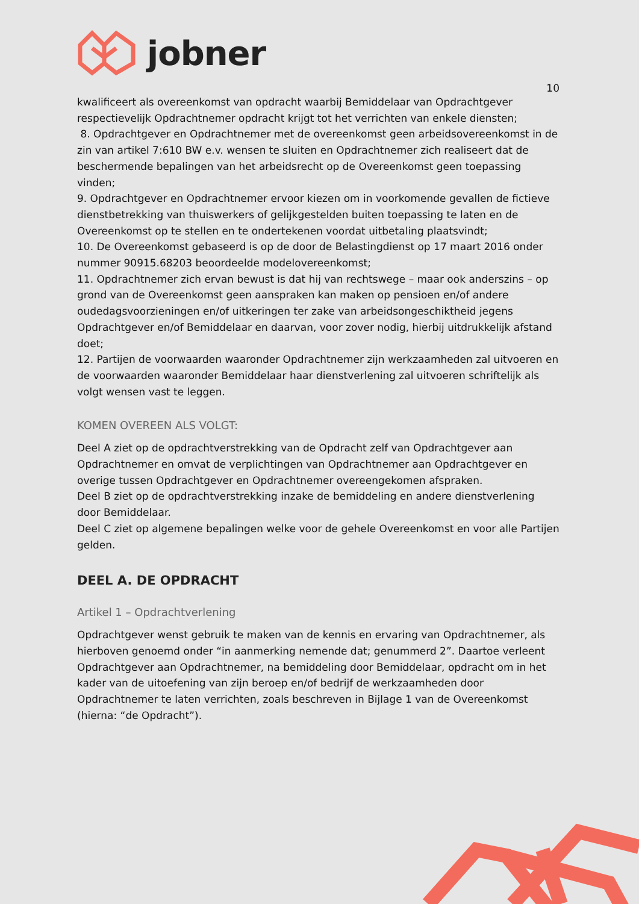jobner
10
kwalificeert als overeenkomst van opdracht waarbij Bemiddelaar van Opdrachtgever respectievelijk Opdrachtnemer opdracht krijgt tot het verrichten van enkele diensten;
8. Opdrachtgever en Opdrachtnemer met de overeenkomst geen arbeidsovereenkomst in de zin van artikel 7:610 BW e.v. wensen te sluiten en Opdrachtnemer zich realiseert dat de beschermende bepalingen van het arbeidsrecht op de Overeenkomst geen toepassing vinden;
9. Opdrachtgever en Opdrachtnemer ervoor kiezen om in voorkomende gevallen de fictieve dienstbetrekking van thuiswerkers of gelijkgestelden buiten toepassing te laten en de Overeenkomst op te stellen en te ondertekenen voordat uitbetaling plaatsvindt;
10. De Overeenkomst gebaseerd is op de door de Belastingdienst op 17 maart 2016 onder nummer 90915.68203 beoordeelde modelovereenkomst;
11. Opdrachtnemer zich ervan bewust is dat hij van rechtswege – maar ook anderszins – op grond van de Overeenkomst geen aanspraken kan maken op pensioen en/of andere oudedagsvoorzieningen en/of uitkeringen ter zake van arbeidsongeschiktheid jegens Opdrachtgever en/of Bemiddelaar en daarvan, voor zover nodig, hierbij uitdrukkelijk afstand doet;
12. Partijen de voorwaarden waaronder Opdrachtnemer zijn werkzaamheden zal uitvoeren en de voorwaarden waaronder Bemiddelaar haar dienstverlening zal uitvoeren schriftelijk als volgt wensen vast te leggen.
KOMEN OVEREEN ALS VOLGT:
Deel A ziet op de opdrachtverstrekking van de Opdracht zelf van Opdrachtgever aan Opdrachtnemer en omvat de verplichtingen van Opdrachtnemer aan Opdrachtgever en overige tussen Opdrachtgever en Opdrachtnemer overeengekomen afspraken.
Deel B ziet op de opdrachtverstrekking inzake de bemiddeling en andere dienstverlening door Bemiddelaar.
Deel C ziet op algemene bepalingen welke voor de gehele Overeenkomst en voor alle Partijen gelden.
DEEL A. DE OPDRACHT
Artikel 1 – Opdrachtverlening
Opdrachtgever wenst gebruik te maken van de kennis en ervaring van Opdrachtnemer, als hierboven genoemd onder “in aanmerking nemende dat; genummerd 2”. Daartoe verleent Opdrachtgever aan Opdrachtnemer, na bemiddeling door Bemiddelaar, opdracht om in het kader van de uitoefening van zijn beroep en/of bedrijf de werkzaamheden door Opdrachtnemer te laten verrichten, zoals beschreven in Bijlage 1 van de Overeenkomst (hierna: “de Opdracht”).